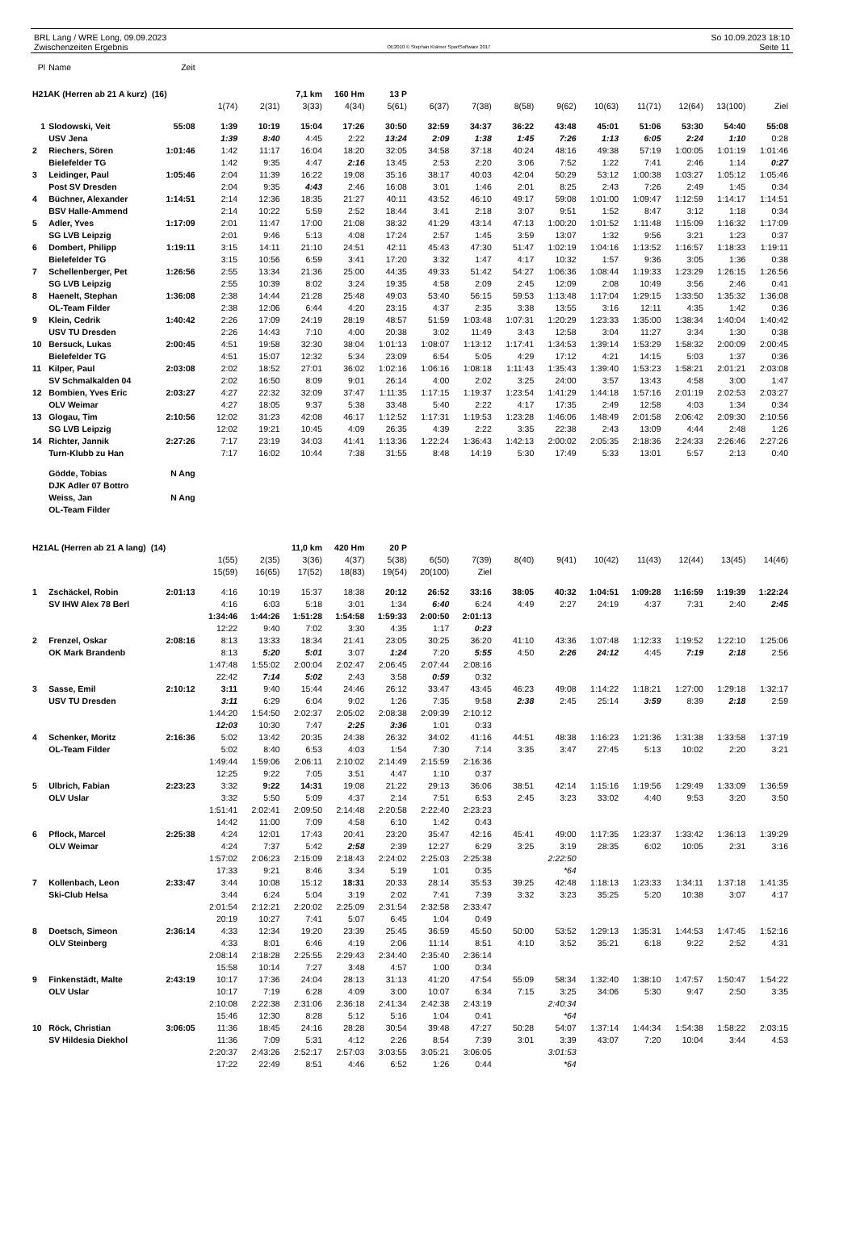BRL Lang / WRE Long, 09.09.2023
Zwischenzeiten Ergebnis
OE2010 © Stephan Krämer SportSoftware 2017
So 10.09.2023 18:10
Seite 11
| Pl | Name | Zeit | | | | | | | | | | | | | | |
| H21AK (Herren ab 21 A kurz) (16) | | | | | 7,1 km | 160 Hm | 13 P | | | | | | | | | |
| | | | 1(74) | 2(31) | 3(33) | 4(34) | 5(61) | 6(37) | 7(38) | 8(58) | 9(62) | 10(63) | 11(71) | 12(64) | 13(100) | Ziel |
| 1 | Slodowski, Veit | 55:08 | 1:39 | 10:19 | 15:04 | 17:26 | 30:50 | 32:59 | 34:37 | 36:22 | 43:48 | 45:01 | 51:06 | 53:30 | 54:40 | 55:08 |
| | USV Jena | | 1:39 | 8:40 | 4:45 | 2:22 | 13:24 | 2:09 | 1:38 | 1:45 | 7:26 | 1:13 | 6:05 | 2:24 | 1:10 | 0:28 |
| 2 | Riechers, Sören | 1:01:46 | 1:42 | 11:17 | 16:04 | 18:20 | 32:05 | 34:58 | 37:18 | 40:24 | 48:16 | 49:38 | 57:19 | 1:00:05 | 1:01:19 | 1:01:46 |
| | Bielefelder TG | | 1:42 | 9:35 | 4:47 | 2:16 | 13:45 | 2:53 | 2:20 | 3:06 | 7:52 | 1:22 | 7:41 | 2:46 | 1:14 | 0:27 |
| 3 | Leidinger, Paul | 1:05:46 | 2:04 | 11:39 | 16:22 | 19:08 | 35:16 | 38:17 | 40:03 | 42:04 | 50:29 | 53:12 | 1:00:38 | 1:03:27 | 1:05:12 | 1:05:46 |
| | Post SV Dresden | | 2:04 | 9:35 | 4:43 | 2:46 | 16:08 | 3:01 | 1:46 | 2:01 | 8:25 | 2:43 | 7:26 | 2:49 | 1:45 | 0:34 |
| 4 | Büchner, Alexander | 1:14:51 | 2:14 | 12:36 | 18:35 | 21:27 | 40:11 | 43:52 | 46:10 | 49:17 | 59:08 | 1:01:00 | 1:09:47 | 1:12:59 | 1:14:17 | 1:14:51 |
| | BSV Halle-Ammend | | 2:14 | 10:22 | 5:59 | 2:52 | 18:44 | 3:41 | 2:18 | 3:07 | 9:51 | 1:52 | 8:47 | 3:12 | 1:18 | 0:34 |
| 5 | Adler, Yves | 1:17:09 | 2:01 | 11:47 | 17:00 | 21:08 | 38:32 | 41:29 | 43:14 | 47:13 | 1:00:20 | 1:01:52 | 1:11:48 | 1:15:09 | 1:16:32 | 1:17:09 |
| | SG LVB Leipzig | | 2:01 | 9:46 | 5:13 | 4:08 | 17:24 | 2:57 | 1:45 | 3:59 | 13:07 | 1:32 | 9:56 | 3:21 | 1:23 | 0:37 |
| 6 | Dombert, Philipp | 1:19:11 | 3:15 | 14:11 | 21:10 | 24:51 | 42:11 | 45:43 | 47:30 | 51:47 | 1:02:19 | 1:04:16 | 1:13:52 | 1:16:57 | 1:18:33 | 1:19:11 |
| | Bielefelder TG | | 3:15 | 10:56 | 6:59 | 3:41 | 17:20 | 3:32 | 1:47 | 4:17 | 10:32 | 1:57 | 9:36 | 3:05 | 1:36 | 0:38 |
| 7 | Schellenberger, Pet | 1:26:56 | 2:55 | 13:34 | 21:36 | 25:00 | 44:35 | 49:33 | 51:42 | 54:27 | 1:06:36 | 1:08:44 | 1:19:33 | 1:23:29 | 1:26:15 | 1:26:56 |
| | SG LVB Leipzig | | 2:55 | 10:39 | 8:02 | 3:24 | 19:35 | 4:58 | 2:09 | 2:45 | 12:09 | 2:08 | 10:49 | 3:56 | 2:46 | 0:41 |
| 8 | Haenelt, Stephan | 1:36:08 | 2:38 | 14:44 | 21:28 | 25:48 | 49:03 | 53:40 | 56:15 | 59:53 | 1:13:48 | 1:17:04 | 1:29:15 | 1:33:50 | 1:35:32 | 1:36:08 |
| | OL-Team Filder | | 2:38 | 12:06 | 6:44 | 4:20 | 23:15 | 4:37 | 2:35 | 3:38 | 13:55 | 3:16 | 12:11 | 4:35 | 1:42 | 0:36 |
| 9 | Klein, Cedrik | 1:40:42 | 2:26 | 17:09 | 24:19 | 28:19 | 48:57 | 51:59 | 1:03:48 | 1:07:31 | 1:20:29 | 1:23:33 | 1:35:00 | 1:38:34 | 1:40:04 | 1:40:42 |
| | USV TU Dresden | | 2:26 | 14:43 | 7:10 | 4:00 | 20:38 | 3:02 | 11:49 | 3:43 | 12:58 | 3:04 | 11:27 | 3:34 | 1:30 | 0:38 |
| 10 | Bersuck, Lukas | 2:00:45 | 4:51 | 19:58 | 32:30 | 38:04 | 1:01:13 | 1:08:07 | 1:13:12 | 1:17:41 | 1:34:53 | 1:39:14 | 1:53:29 | 1:58:32 | 2:00:09 | 2:00:45 |
| | Bielefelder TG | | 4:51 | 15:07 | 12:32 | 5:34 | 23:09 | 6:54 | 5:05 | 4:29 | 17:12 | 4:21 | 14:15 | 5:03 | 1:37 | 0:36 |
| 11 | Kilper, Paul | 2:03:08 | 2:02 | 18:52 | 27:01 | 36:02 | 1:02:16 | 1:06:16 | 1:08:18 | 1:11:43 | 1:35:43 | 1:39:40 | 1:53:23 | 1:58:21 | 2:01:21 | 2:03:08 |
| | SV Schmalkalden 04 | | 2:02 | 16:50 | 8:09 | 9:01 | 26:14 | 4:00 | 2:02 | 3:25 | 24:00 | 3:57 | 13:43 | 4:58 | 3:00 | 1:47 |
| 12 | Bombien, Yves Eric | 2:03:27 | 4:27 | 22:32 | 32:09 | 37:47 | 1:11:35 | 1:17:15 | 1:19:37 | 1:23:54 | 1:41:29 | 1:44:18 | 1:57:16 | 2:01:19 | 2:02:53 | 2:03:27 |
| | OLV Weimar | | 4:27 | 18:05 | 9:37 | 5:38 | 33:48 | 5:40 | 2:22 | 4:17 | 17:35 | 2:49 | 12:58 | 4:03 | 1:34 | 0:34 |
| 13 | Glogau, Tim | 2:10:56 | 12:02 | 31:23 | 42:08 | 46:17 | 1:12:52 | 1:17:31 | 1:19:53 | 1:23:28 | 1:46:06 | 1:48:49 | 2:01:58 | 2:06:42 | 2:09:30 | 2:10:56 |
| | SG LVB Leipzig | | 12:02 | 19:21 | 10:45 | 4:09 | 26:35 | 4:39 | 2:22 | 3:35 | 22:38 | 2:43 | 13:09 | 4:44 | 2:48 | 1:26 |
| 14 | Richter, Jannik | 2:27:26 | 7:17 | 23:19 | 34:03 | 41:41 | 1:13:36 | 1:22:24 | 1:36:43 | 1:42:13 | 2:00:02 | 2:05:35 | 2:18:36 | 2:24:33 | 2:26:46 | 2:27:26 |
| | Turn-Klubb zu Han | | 7:17 | 16:02 | 10:44 | 7:38 | 31:55 | 8:48 | 14:19 | 5:30 | 17:49 | 5:33 | 13:01 | 5:57 | 2:13 | 0:40 |
| | Gödde, Tobias | N Ang | | | | | | | | | | | | | | |
| | DJK Adler 07 Bottro | | | | | | | | | | | | | | | |
| | Weiss, Jan | N Ang | | | | | | | | | | | | | | |
| | OL-Team Filder | | | | | | | | | | | | | | | |
| H21AL (Herren ab 21 A lang) (14) | | | | | 11,0 km | 420 Hm | 20 P | | | | | | | | | |
| | | | 1(55) | 2(35) | 3(36) | 4(37) | 5(38) | 6(50) | 7(39) | 8(40) | 9(41) | 10(42) | 11(43) | 12(44) | 13(45) | 14(46) |
| | | | 15(59) | 16(65) | 17(52) | 18(83) | 19(54) | 20(100) | Ziel | | | | | | | |
| 1 | Zschäckel, Robin | 2:01:13 | 4:16 | 10:19 | 15:37 | 18:38 | 20:12 | 26:52 | 33:16 | 38:05 | 40:32 | 1:04:51 | 1:09:28 | 1:16:59 | 1:19:39 | 1:22:24 |
| | SV IHW Alex 78 Berl | | 4:16 | 6:03 | 5:18 | 3:01 | 1:34 | 6:40 | 6:24 | 4:49 | 2:27 | 24:19 | 4:37 | 7:31 | 2:40 | 2:45 |
| | | | 1:34:46 | 1:44:26 | 1:51:28 | 1:54:58 | 1:59:33 | 2:00:50 | 2:01:13 | | | | | | | |
| | | | 12:22 | 9:40 | 7:02 | 3:30 | 4:35 | 1:17 | 0:23 | | | | | | | |
| 2 | Frenzel, Oskar | 2:08:16 | 8:13 | 13:33 | 18:34 | 21:41 | 23:05 | 30:25 | 36:20 | 41:10 | 43:36 | 1:07:48 | 1:12:33 | 1:19:52 | 1:22:10 | 1:25:06 |
| | OK Mark Brandenb | | 8:13 | 5:20 | 5:01 | 3:07 | 1:24 | 7:20 | 5:55 | 4:50 | 2:26 | 24:12 | 4:45 | 7:19 | 2:18 | 2:56 |
| | | | 1:47:48 | 1:55:02 | 2:00:04 | 2:02:47 | 2:06:45 | 2:07:44 | 2:08:16 | | | | | | | |
| | | | 22:42 | 7:14 | 5:02 | 2:43 | 3:58 | 0:59 | 0:32 | | | | | | | |
| 3 | Sasse, Emil | 2:10:12 | 3:11 | 9:40 | 15:44 | 24:46 | 26:12 | 33:47 | 43:45 | 46:23 | 49:08 | 1:14:22 | 1:18:21 | 1:27:00 | 1:29:18 | 1:32:17 |
| | USV TU Dresden | | 3:11 | 6:29 | 6:04 | 9:02 | 1:26 | 7:35 | 9:58 | 2:38 | 2:45 | 25:14 | 3:59 | 8:39 | 2:18 | 2:59 |
| | | | 1:44:20 | 1:54:50 | 2:02:37 | 2:05:02 | 2:08:38 | 2:09:39 | 2:10:12 | | | | | | | |
| | | | 12:03 | 10:30 | 7:47 | 2:25 | 3:36 | 1:01 | 0:33 | | | | | | | |
| 4 | Schenker, Moritz | 2:16:36 | 5:02 | 13:42 | 20:35 | 24:38 | 26:32 | 34:02 | 41:16 | 44:51 | 48:38 | 1:16:23 | 1:21:36 | 1:31:38 | 1:33:58 | 1:37:19 |
| | OL-Team Filder | | 5:02 | 8:40 | 6:53 | 4:03 | 1:54 | 7:30 | 7:14 | 3:35 | 3:47 | 27:45 | 5:13 | 10:02 | 2:20 | 3:21 |
| | | | 1:49:44 | 1:59:06 | 2:06:11 | 2:10:02 | 2:14:49 | 2:15:59 | 2:16:36 | | | | | | | |
| | | | 12:25 | 9:22 | 7:05 | 3:51 | 4:47 | 1:10 | 0:37 | | | | | | | |
| 5 | Ulbrich, Fabian | 2:23:23 | 3:32 | 9:22 | 14:31 | 19:08 | 21:22 | 29:13 | 36:06 | 38:51 | 42:14 | 1:15:16 | 1:19:56 | 1:29:49 | 1:33:09 | 1:36:59 |
| | OLV Uslar | | 3:32 | 5:50 | 5:09 | 4:37 | 2:14 | 7:51 | 6:53 | 2:45 | 3:23 | 33:02 | 4:40 | 9:53 | 3:20 | 3:50 |
| | | | 1:51:41 | 2:02:41 | 2:09:50 | 2:14:48 | 2:20:58 | 2:22:40 | 2:23:23 | | | | | | | |
| | | | 14:42 | 11:00 | 7:09 | 4:58 | 6:10 | 1:42 | 0:43 | | | | | | | |
| 6 | Pflock, Marcel | 2:25:38 | 4:24 | 12:01 | 17:43 | 20:41 | 23:20 | 35:47 | 42:16 | 45:41 | 49:00 | 1:17:35 | 1:23:37 | 1:33:42 | 1:36:13 | 1:39:29 |
| | OLV Weimar | | 4:24 | 7:37 | 5:42 | 2:58 | 2:39 | 12:27 | 6:29 | 3:25 | 3:19 | 28:35 | 6:02 | 10:05 | 2:31 | 3:16 |
| | | | 1:57:02 | 2:06:23 | 2:15:09 | 2:18:43 | 2:24:02 | 2:25:03 | 2:25:38 | | 2:22:50 | | | | | |
| | | | 17:33 | 9:21 | 8:46 | 3:34 | 5:19 | 1:01 | 0:35 | | *64 | | | | | |
| 7 | Kollenbach, Leon | 2:33:47 | 3:44 | 10:08 | 15:12 | 18:31 | 20:33 | 28:14 | 35:53 | 39:25 | 42:48 | 1:18:13 | 1:23:33 | 1:34:11 | 1:37:18 | 1:41:35 |
| | Ski-Club Helsa | | 3:44 | 6:24 | 5:04 | 3:19 | 2:02 | 7:41 | 7:39 | 3:32 | 3:23 | 35:25 | 5:20 | 10:38 | 3:07 | 4:17 |
| | | | 2:01:54 | 2:12:21 | 2:20:02 | 2:25:09 | 2:31:54 | 2:32:58 | 2:33:47 | | | | | | | |
| | | | 20:19 | 10:27 | 7:41 | 5:07 | 6:45 | 1:04 | 0:49 | | | | | | | |
| 8 | Doetsch, Simeon | 2:36:14 | 4:33 | 12:34 | 19:20 | 23:39 | 25:45 | 36:59 | 45:50 | 50:00 | 53:52 | 1:29:13 | 1:35:31 | 1:44:53 | 1:47:45 | 1:52:16 |
| | OLV Steinberg | | 4:33 | 8:01 | 6:46 | 4:19 | 2:06 | 11:14 | 8:51 | 4:10 | 3:52 | 35:21 | 6:18 | 9:22 | 2:52 | 4:31 |
| | | | 2:08:14 | 2:18:28 | 2:25:55 | 2:29:43 | 2:34:40 | 2:35:40 | 2:36:14 | | | | | | | |
| | | | 15:58 | 10:14 | 7:27 | 3:48 | 4:57 | 1:00 | 0:34 | | | | | | | |
| 9 | Finkenstädt, Malte | 2:43:19 | 10:17 | 17:36 | 24:04 | 28:13 | 31:13 | 41:20 | 47:54 | 55:09 | 58:34 | 1:32:40 | 1:38:10 | 1:47:57 | 1:50:47 | 1:54:22 |
| | OLV Uslar | | 10:17 | 7:19 | 6:28 | 4:09 | 3:00 | 10:07 | 6:34 | 7:15 | 3:25 | 34:06 | 5:30 | 9:47 | 2:50 | 3:35 |
| | | | 2:10:08 | 2:22:38 | 2:31:06 | 2:36:18 | 2:41:34 | 2:42:38 | 2:43:19 | | 2:40:34 | | | | | |
| | | | 15:46 | 12:30 | 8:28 | 5:12 | 5:16 | 1:04 | 0:41 | | *64 | | | | | |
| 10 | Röck, Christian | 3:06:05 | 11:36 | 18:45 | 24:16 | 28:28 | 30:54 | 39:48 | 47:27 | 50:28 | 54:07 | 1:37:14 | 1:44:34 | 1:54:38 | 1:58:22 | 2:03:15 |
| | SV Hildesia Diekhol | | 11:36 | 7:09 | 5:31 | 4:12 | 2:26 | 8:54 | 7:39 | 3:01 | 3:39 | 43:07 | 7:20 | 10:04 | 3:44 | 4:53 |
| | | | 2:20:37 | 2:43:26 | 2:52:17 | 2:57:03 | 3:03:55 | 3:05:21 | 3:06:05 | | 3:01:53 | | | | | |
| | | | 17:22 | 22:49 | 8:51 | 4:46 | 6:52 | 1:26 | 0:44 | | *64 | | | | | |